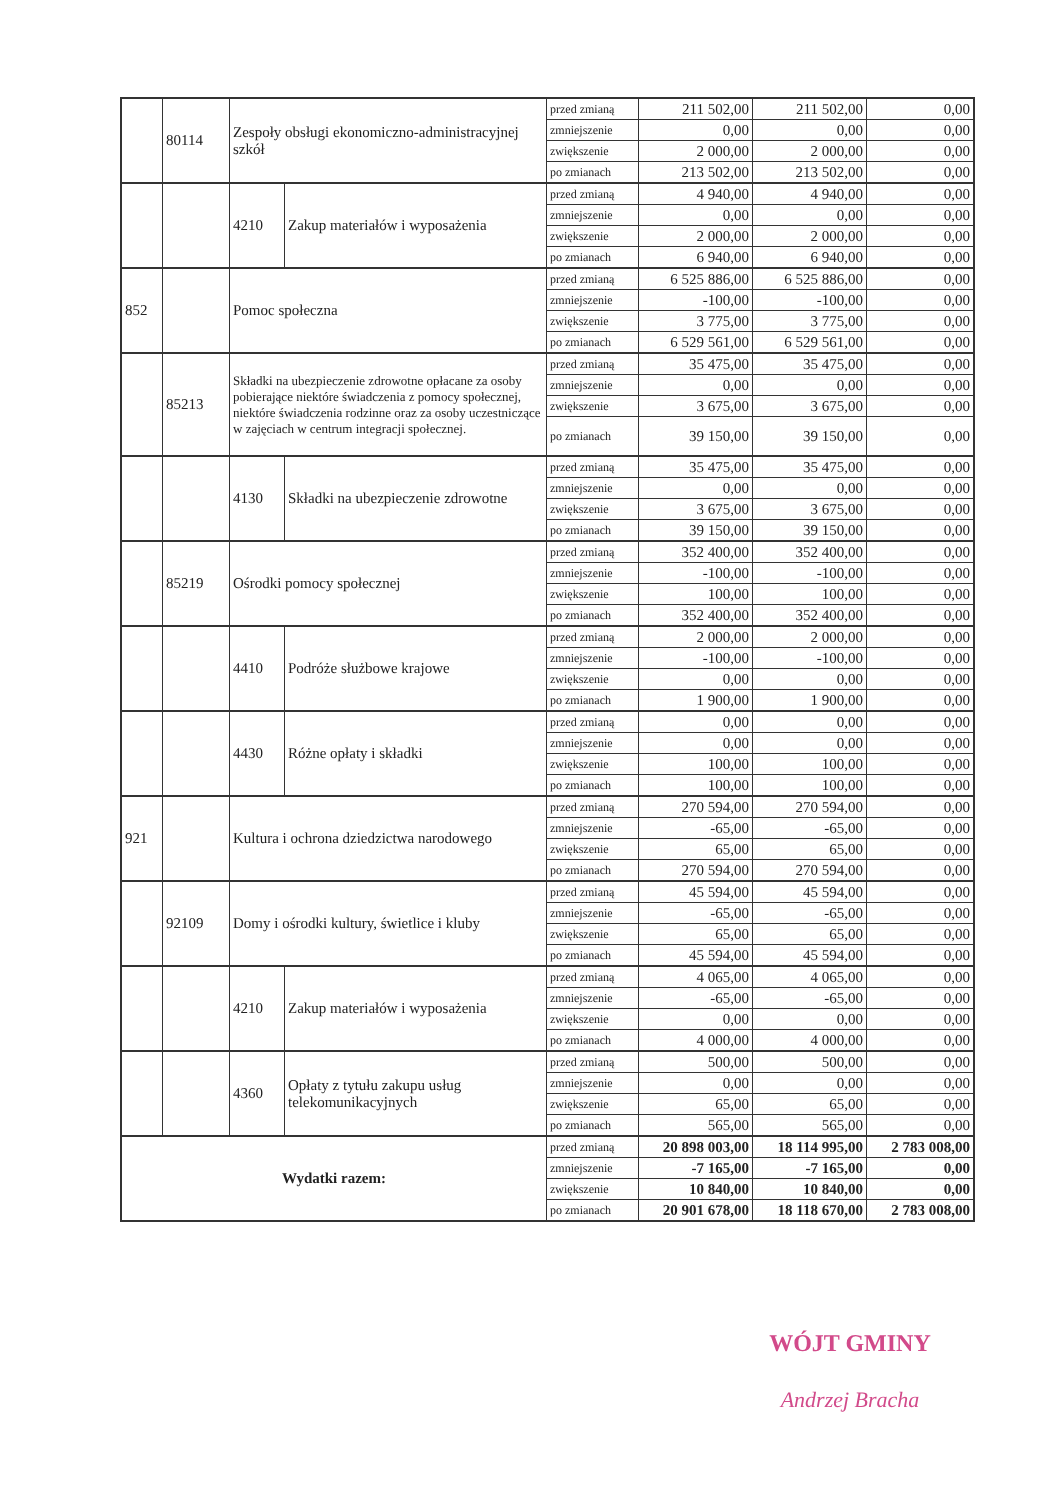| | 80114 | Zespoły obsługi ekonomiczno-administracyjnej szkół | | przed zmianą | 211 502,00 | 211 502,00 | 0,00 |
| | | | | zmniejszenie | 0,00 | 0,00 | 0,00 |
| | | | | zwiększenie | 2 000,00 | 2 000,00 | 0,00 |
| | | | | po zmianach | 213 502,00 | 213 502,00 | 0,00 |
| | | 4210 | Zakup materiałów i wyposażenia | przed zmianą | 4 940,00 | 4 940,00 | 0,00 |
| | | | | zmniejszenie | 0,00 | 0,00 | 0,00 |
| | | | | zwiększenie | 2 000,00 | 2 000,00 | 0,00 |
| | | | | po zmianach | 6 940,00 | 6 940,00 | 0,00 |
| 852 | | Pomoc społeczna | | przed zmianą | 6 525 886,00 | 6 525 886,00 | 0,00 |
| | | | | zmniejszenie | -100,00 | -100,00 | 0,00 |
| | | | | zwiększenie | 3 775,00 | 3 775,00 | 0,00 |
| | | | | po zmianach | 6 529 561,00 | 6 529 561,00 | 0,00 |
| | 85213 | Składki na ubezpieczenie zdrowotne opłacane za osoby pobierające niektóre świadczenia z pomocy społecznej, niektóre świadczenia rodzinne oraz za osoby uczestniczące w zajęciach w centrum integracji społecznej. | | przed zmianą | 35 475,00 | 35 475,00 | 0,00 |
| | | | | zmniejszenie | 0,00 | 0,00 | 0,00 |
| | | | | zwiększenie | 3 675,00 | 3 675,00 | 0,00 |
| | | | | po zmianach | 39 150,00 | 39 150,00 | 0,00 |
| | | 4130 | Składki na ubezpieczenie zdrowotne | przed zmianą | 35 475,00 | 35 475,00 | 0,00 |
| | | | | zmniejszenie | 0,00 | 0,00 | 0,00 |
| | | | | zwiększenie | 3 675,00 | 3 675,00 | 0,00 |
| | | | | po zmianach | 39 150,00 | 39 150,00 | 0,00 |
| | 85219 | Ośrodki pomocy społecznej | | przed zmianą | 352 400,00 | 352 400,00 | 0,00 |
| | | | | zmniejszenie | -100,00 | -100,00 | 0,00 |
| | | | | zwiększenie | 100,00 | 100,00 | 0,00 |
| | | | | po zmianach | 352 400,00 | 352 400,00 | 0,00 |
| | | 4410 | Podróże służbowe krajowe | przed zmianą | 2 000,00 | 2 000,00 | 0,00 |
| | | | | zmniejszenie | -100,00 | -100,00 | 0,00 |
| | | | | zwiększenie | 0,00 | 0,00 | 0,00 |
| | | | | po zmianach | 1 900,00 | 1 900,00 | 0,00 |
| | | 4430 | Różne opłaty i składki | przed zmianą | 0,00 | 0,00 | 0,00 |
| | | | | zmniejszenie | 0,00 | 0,00 | 0,00 |
| | | | | zwiększenie | 100,00 | 100,00 | 0,00 |
| | | | | po zmianach | 100,00 | 100,00 | 0,00 |
| 921 | | Kultura i ochrona dziedzictwa narodowego | | przed zmianą | 270 594,00 | 270 594,00 | 0,00 |
| | | | | zmniejszenie | -65,00 | -65,00 | 0,00 |
| | | | | zwiększenie | 65,00 | 65,00 | 0,00 |
| | | | | po zmianach | 270 594,00 | 270 594,00 | 0,00 |
| | 92109 | Domy i ośrodki kultury, świetlice i kluby | | przed zmianą | 45 594,00 | 45 594,00 | 0,00 |
| | | | | zmniejszenie | -65,00 | -65,00 | 0,00 |
| | | | | zwiększenie | 65,00 | 65,00 | 0,00 |
| | | | | po zmianach | 45 594,00 | 45 594,00 | 0,00 |
| | | 4210 | Zakup materiałów i wyposażenia | przed zmianą | 4 065,00 | 4 065,00 | 0,00 |
| | | | | zmniejszenie | -65,00 | -65,00 | 0,00 |
| | | | | zwiększenie | 0,00 | 0,00 | 0,00 |
| | | | | po zmianach | 4 000,00 | 4 000,00 | 0,00 |
| | | 4360 | Opłaty z tytułu zakupu usług telekomunikacyjnych | przed zmianą | 500,00 | 500,00 | 0,00 |
| | | | | zmniejszenie | 0,00 | 0,00 | 0,00 |
| | | | | zwiększenie | 65,00 | 65,00 | 0,00 |
| | | | | po zmianach | 565,00 | 565,00 | 0,00 |
| Wydatki razem: | | | | przed zmianą | 20 898 003,00 | 18 114 995,00 | 2 783 008,00 |
| | | | | zmniejszenie | -7 165,00 | -7 165,00 | 0,00 |
| | | | | zwiększenie | 10 840,00 | 10 840,00 | 0,00 |
| | | | | po zmianach | 20 901 678,00 | 18 118 670,00 | 2 783 008,00 |
WÓJT GMINY
Andrzej Bracha